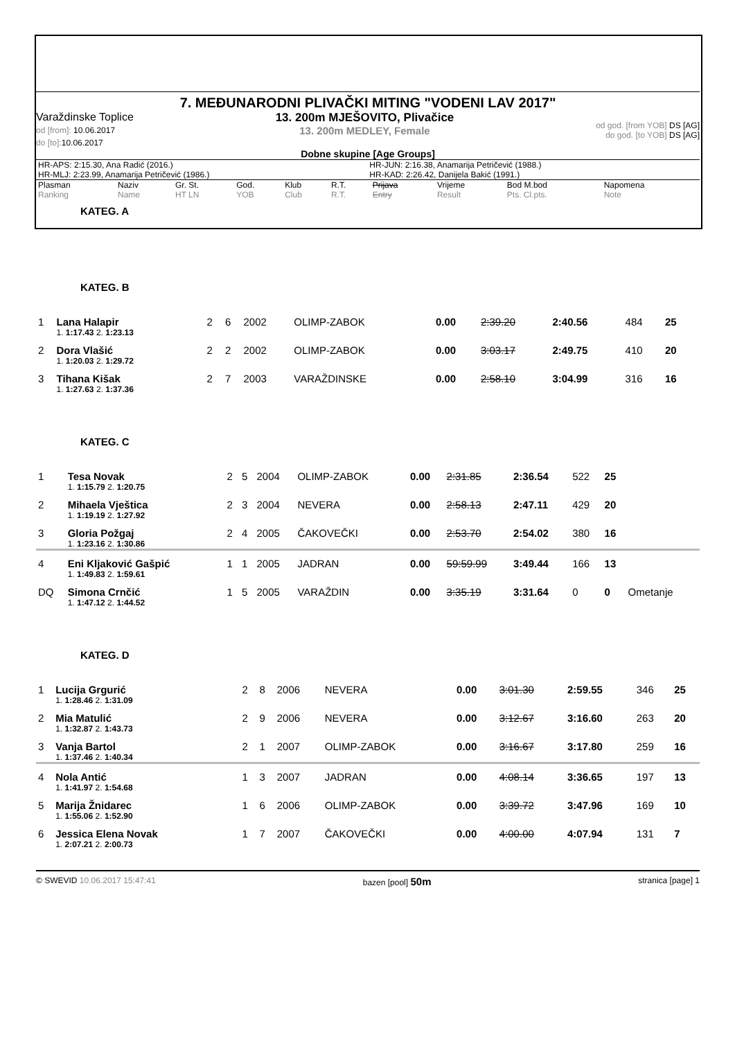7. MEĐUNARODNI PLIVAČKI MITING "VODENI LAV 2017"
Varaždinske Toplice
od [from]: 10.06.2017
do [to]: 10.06.2017
13. 200m MJEŠOVITO, Plivačice
13. 200m MEDLEY, Female
od god. [from YOB] DS [AG]
do god. [to YOB] DS [AG]
Dobne skupine [Age Groups]
| HR-APS: 2:15.30, Ana Radić (2016.) | HR-JUN: 2:16.38, Anamarija Petričević (1988.) |
| HR-MLJ: 2:23.99, Anamarija Petričević (1986.) | HR-KAD: 2:26.42, Danijela Bakić (1991.) |
| Plasman Ranking | Naziv Name | Gr. St. HT LN | God. YOB | Klub Club | R.T. R.T. | Prijava Entry | Vrijeme Result | Bod M.bod Pts. Cl.pts. | Napomena Note |
| --- | --- | --- | --- | --- | --- | --- | --- | --- | --- |
KATEG. A
KATEG. B
| 1 | Lana Halapir | 2 | 6 | 2002 | OLIMP-ZABOK | 0.00 | 2:39.20 | 2:40.56 | 484 | 25 | |
| | 1. 1:17.43 2. 1:23.13 | | | | | | | | | | |
| 2 | Dora Vlašić | 2 | 2 | 2002 | OLIMP-ZABOK | 0.00 | 3:03.17 | 2:49.75 | 410 | 20 | |
| | 1. 1:20.03 2. 1:29.72 | | | | | | | | | | |
| 3 | Tihana Kišak | 2 | 7 | 2003 | VARAŽDINSKE | 0.00 | 2:58.10 | 3:04.99 | 316 | 16 | |
| | 1. 1:27.63 2. 1:37.36 | | | | | | | | | | |
KATEG. C
| 1 | Tesa Novak | 2 | 5 | 2004 | OLIMP-ZABOK | 0.00 | 2:31.85 | 2:36.54 | 522 | 25 | |
| | 1. 1:15.79 2. 1:20.75 | | | | | | | | | | |
| 2 | Mihaela Vještica | 2 | 3 | 2004 | NEVERA | 0.00 | 2:58.13 | 2:47.11 | 429 | 20 | |
| | 1. 1:19.19 2. 1:27.92 | | | | | | | | | | |
| 3 | Gloria Požgaj | 2 | 4 | 2005 | ČAKOVEČKI | 0.00 | 2:53.70 | 2:54.02 | 380 | 16 | |
| | 1. 1:23.16 2. 1:30.86 | | | | | | | | | | |
| 4 | Eni Kljaković Gašpić | 1 | 1 | 2005 | JADRAN | 0.00 | 59:59.99 | 3:49.44 | 166 | 13 | |
| | 1. 1:49.83 2. 1:59.61 | | | | | | | | | | |
| DQ | Simona Crnčić | 1 | 5 | 2005 | VARAŽDIN | 0.00 | 3:35.19 | 3:31.64 | 0 | 0 | Ometanje |
| | 1. 1:47.12 2. 1:44.52 | | | | | | | | | | |
KATEG. D
| 1 | Lucija Grgurić | 2 | 8 | 2006 | NEVERA | 0.00 | 3:01.30 | 2:59.55 | 346 | 25 |
| | 1. 1:28.46 2. 1:31.09 | | | | | | | | | |
| 2 | Mia Matulić | 2 | 9 | 2006 | NEVERA | 0.00 | 3:12.67 | 3:16.60 | 263 | 20 |
| | 1. 1:32.87 2. 1:43.73 | | | | | | | | | |
| 3 | Vanja Bartol | 2 | 1 | 2007 | OLIMP-ZABOK | 0.00 | 3:16.67 | 3:17.80 | 259 | 16 |
| | 1. 1:37.46 2. 1:40.34 | | | | | | | | | |
| 4 | Nola Antić | 1 | 3 | 2007 | JADRAN | 0.00 | 4:08.14 | 3:36.65 | 197 | 13 |
| | 1. 1:41.97 2. 1:54.68 | | | | | | | | | |
| 5 | Marija Žnidarec | 1 | 6 | 2006 | OLIMP-ZABOK | 0.00 | 3:39.72 | 3:47.96 | 169 | 10 |
| | 1. 1:55.06 2. 1:52.90 | | | | | | | | | |
| 6 | Jessica Elena Novak | 1 | 7 | 2007 | ČAKOVEČKI | 0.00 | 4:00.00 | 4:07.94 | 131 | 7 |
| | 1. 2:07.21 2. 2:00.73 | | | | | | | | | |
© SWEVID 10.06.2017 15:47:41 bazen [pool] 50m stranica [page] 1